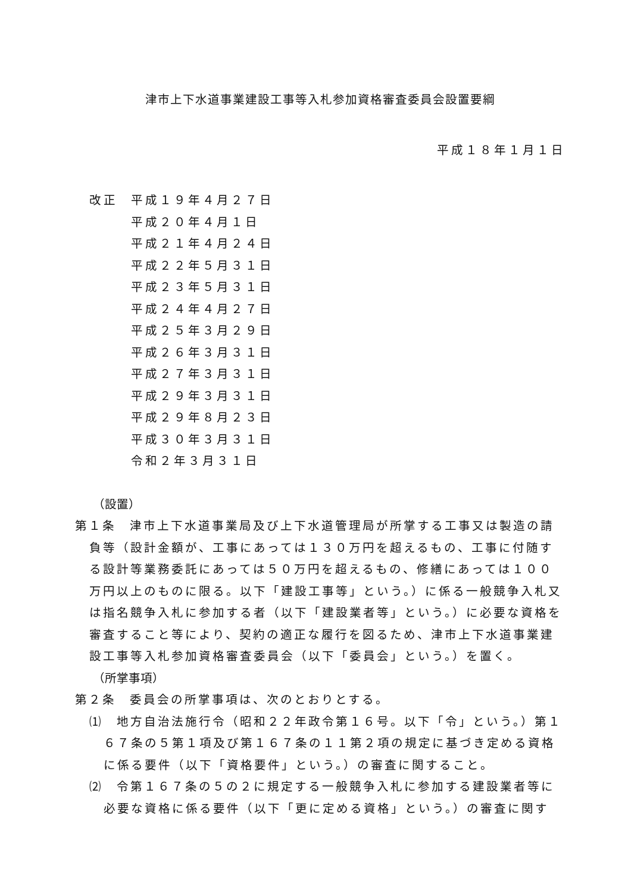津市上下水道事業建設工事等入札参加資格審査委員会設置要綱
平成１８年１月１日
改正 平成１９年４月２７日
平成２０年４月１日
平成２１年４月２４日
平成２２年５月３１日
平成２３年５月３１日
平成２４年４月２７日
平成２５年３月２９日
平成２６年３月３１日
平成２７年３月３１日
平成２９年３月３１日
平成２９年８月２３日
平成３０年３月３１日
令和２年３月３１日
（設置）
第１条　津市上下水道事業局及び上下水道管理局が所掌する工事又は製造の請負等（設計金額が、工事にあっては１３０万円を超えるもの、工事に付随する設計等業務委託にあっては５０万円を超えるもの、修繕にあっては１００万円以上のものに限る。以下「建設工事等」という。）に係る一般競争入札又は指名競争入札に参加する者（以下「建設業者等」という。）に必要な資格を審査すること等により、契約の適正な履行を図るため、津市上下水道事業建設工事等入札参加資格審査委員会（以下「委員会」という。）を置く。
（所掌事項）
第２条　委員会の所掌事項は、次のとおりとする。
⑴　地方自治法施行令（昭和２２年政令第１６号。以下「令」という。）第１６７条の５第１項及び第１６７条の１１第２項の規定に基づき定める資格に係る要件（以下「資格要件」という。）の審査に関すること。
⑵　令第１６７条の５の２に規定する一般競争入札に参加する建設業者等に必要な資格に係る要件（以下「更に定める資格」という。）の審査に関す